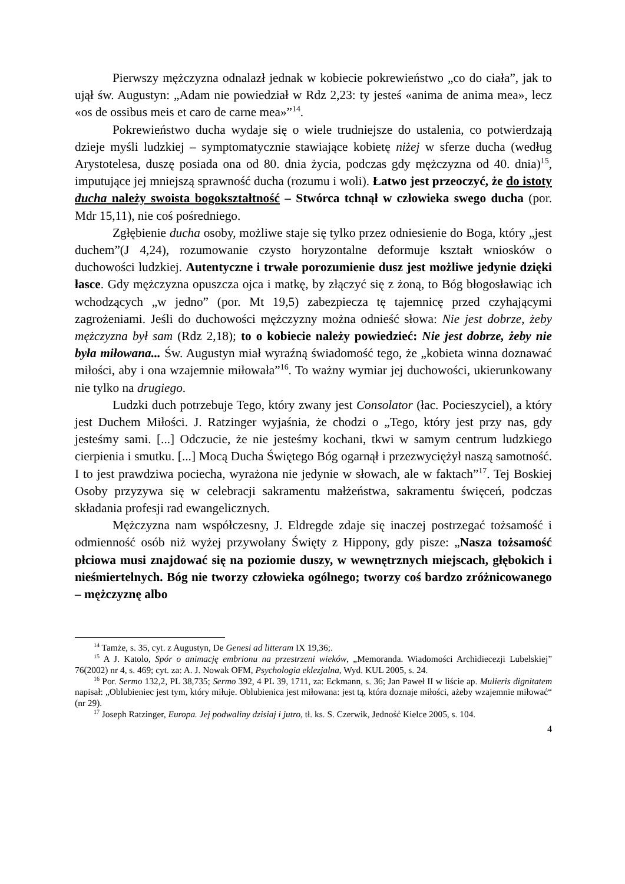Pierwszy mężczyzna odnalazł jednak w kobiecie pokrewieństwo „co do ciała”, jak to ujął św. Augustyn: „Adam nie powiedział w Rdz 2,23: ty jesteś «anima de anima mea», lecz «os de ossibus meis et caro de carne mea»”<sup>14</sup>.
Pokrewieństwo ducha wydaje się o wiele trudniejsze do ustalenia, co potwierdzają dzieje myśli ludzkiej – symptomatycznie stawiające kobietę niżej w sferze ducha (według Arystotelesa, duszę posiada ona od 80. dnia życia, podczas gdy mężczyzna od 40. dnia)<sup>15</sup>, imputujące jej mniejszą sprawność ducha (rozumu i woli). Łatwo jest przeoczyć, że do istoty ducha należy swoista bogokształtność – Stwórca tchnął w człowieka swego ducha (por. Mdr 15,11), nie coś pośredniego.
Zgłębienie ducha osoby, możliwe staje się tylko przez odniesienie do Boga, który „jest duchem”(J 4,24), rozumowanie czysto horyzontalne deformuje kształt wniosków o duchowości ludzkiej. Autentyczne i trwałe porozumienie dusz jest możliwe jedynie dzięki łasce. Gdy mężczyzna opuszcza ojca i matkę, by złączyć się z żoną, to Bóg błogosławiąc ich wchodzących „w jedno” (por. Mt 19,5) zabezpiecza tę tajemnicę przed czyhającymi zagrożeniami. Jeśli do duchowości mężczyzny można odnieść słowa: Nie jest dobrze, żeby mężczyzna był sam (Rdz 2,18); to o kobiecie należy powiedzieć: Nie jest dobrze, żeby nie była miłowana... Św. Augustyn miał wyraźną świadomość tego, że „kobieta winna doznawać miłości, aby i ona wzajemnie miłowała”<sup>16</sup>. To ważny wymiar jej duchowości, ukierunkowany nie tylko na drugiego.
Ludzki duch potrzebuje Tego, który zwany jest Consolator (łac. Pocieszyciel), a który jest Duchem Miłości. J. Ratzinger wyjaśnia, że chodzi o „Tego, który jest przy nas, gdy jesteśmy sami. [...] Odczucie, że nie jesteśmy kochani, tkwi w samym centrum ludzkiego cierpienia i smutku. [...] Mocą Ducha Świętego Bóg ogarnął i przezwyciężył naszą samotność. I to jest prawdziwa pociecha, wyrażona nie jedynie w słowach, ale w faktach”<sup>17</sup>. Tej Boskiej Osoby przyzywa się w celebracji sakramentu małżeństwa, sakramentu święceń, podczas składania profesji rad ewangelicznych.
Mężczyzna nam współczesny, J. Eldregde zdaje się inaczej postrzegać tożsamość i odmienność osób niż wyżej przywołany Święty z Hippony, gdy pisze: „Nasza tożsamość płciowa musi znajdować się na poziomie duszy, w wewnętrznych miejscach, głębokich i nieśmiertelnych. Bóg nie tworzy człowieka ogólnego; tworzy coś bardzo zróżnicowanego – mężczyznę albo
<sup>14</sup> Tamże, s. 35, cyt. z Augustyn, De Genesi ad litteram IX 19,36;.
<sup>15</sup> A J. Katolo, Spór o animację embrionu na przestrzeni wieków, „Memoranda. Wiadomości Archidiecezji Lubelskiej” 76(2002) nr 4, s. 469; cyt. za: A. J. Nowak OFM, Psychologia eklezjalna, Wyd. KUL 2005, s. 24.
<sup>16</sup> Por. Sermo 132,2, PL 38,735; Sermo 392, 4 PL 39, 1711, za: Eckmann, s. 36; Jan Paweł II w liście ap. Mulieris dignitatem napisał: „Oblubieniec jest tym, który miłuje. Oblubienica jest miłowana: jest tą, która doznaje miłości, ażeby wzajemnie miłować“ (nr 29).
<sup>17</sup> Joseph Ratzinger, Europa. Jej podwaliny dzisiaj i jutro, tł. ks. S. Czerwik, Jedność Kielce 2005, s. 104.
4